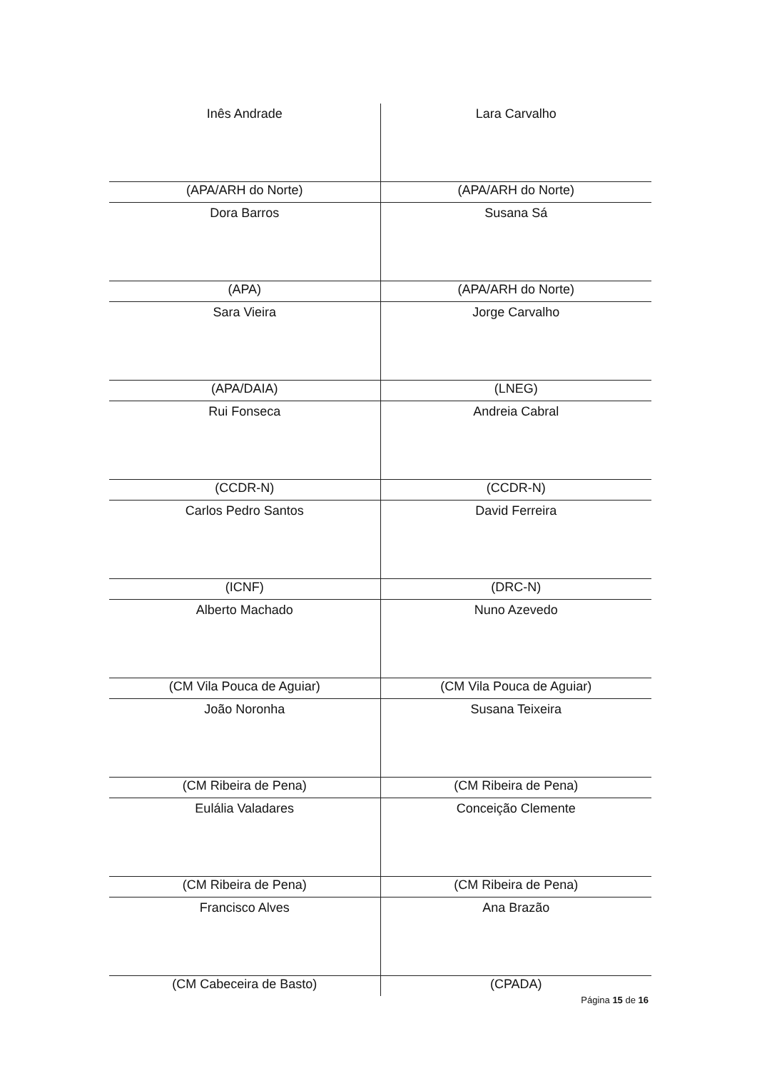| Inês Andrade | Lara Carvalho |
| (APA/ARH do Norte) | (APA/ARH do Norte) |
| Dora Barros | Susana Sá |
| (APA) | (APA/ARH do Norte) |
| Sara Vieira | Jorge Carvalho |
| (APA/DAIA) | (LNEG) |
| Rui Fonseca | Andreia Cabral |
| (CCDR-N) | (CCDR-N) |
| Carlos Pedro Santos | David Ferreira |
| (ICNF) | (DRC-N) |
| Alberto Machado | Nuno Azevedo |
| (CM Vila Pouca de Aguiar) | (CM Vila Pouca de Aguiar) |
| João Noronha | Susana Teixeira |
| (CM Ribeira de Pena) | (CM Ribeira de Pena) |
| Eulália Valadares | Conceição Clemente |
| (CM Ribeira de Pena) | (CM Ribeira de Pena) |
| Francisco Alves | Ana Brazão |
| (CM Cabeceira de Basto) | (CPADA) |
Página 15 de 16